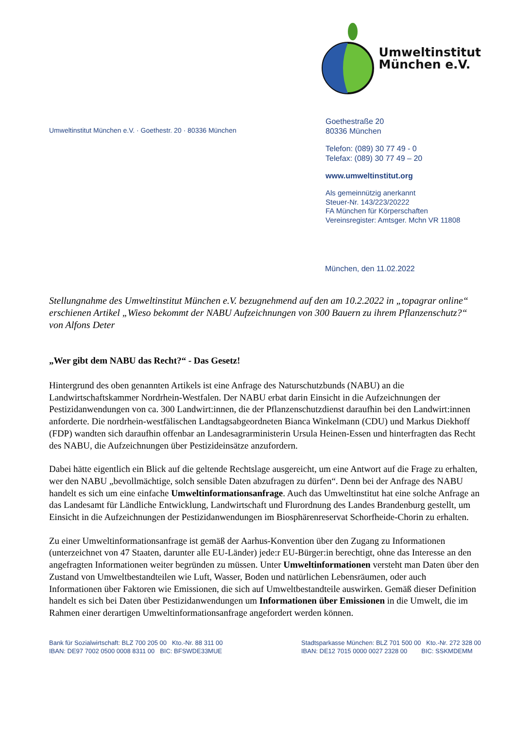Umweltinstitut
München e.V.
Umweltinstitut München e.V. · Goethestr. 20 · 80336 München
Goethestraße 20
80336 München
Telefon: (089) 30 77 49 - 0
Telefax: (089) 30 77 49 – 20
www.umweltinstitut.org
Als gemeinnützig anerkannt
Steuer-Nr. 143/223/20222
FA München für Körperschaften
Vereinsregister: Amtsger. Mchn VR 11808
München, den 11.02.2022
Stellungnahme des Umweltinstitut München e.V. bezugnehmend auf den am 10.2.2022 in „topagrar online“ erschienen Artikel „Wieso bekommt der NABU Aufzeichnungen von 300 Bauern zu ihrem Pflanzenschutz?“ von Alfons Deter
„Wer gibt dem NABU das Recht?“ - Das Gesetz!
Hintergrund des oben genannten Artikels ist eine Anfrage des Naturschutzbunds (NABU) an die Landwirtschaftskammer Nordrhein-Westfalen. Der NABU erbat darin Einsicht in die Aufzeichnungen der Pestizidanwendungen von ca. 300 Landwirt:innen, die der Pflanzenschutzdienst daraufhin bei den Landwirt:innen anforderte. Die nordrhein-westfälischen Landtagsabgeordneten Bianca Winkelmann (CDU) und Markus Diekhoff (FDP) wandten sich daraufhin offenbar an Landesagrarministerin Ursula Heinen-Essen und hinterfragten das Recht des NABU, die Aufzeichnungen über Pestizideinsätze anzufordern.
Dabei hätte eigentlich ein Blick auf die geltende Rechtslage ausgereicht, um eine Antwort auf die Frage zu erhalten, wer den NABU „bevollmächtige, solch sensible Daten abzufragen zu dürfen“. Denn bei der Anfrage des NABU handelt es sich um eine einfache Umweltinformationsanfrage. Auch das Umweltinstitut hat eine solche Anfrage an das Landesamt für Ländliche Entwicklung, Landwirtschaft und Flurordnung des Landes Brandenburg gestellt, um Einsicht in die Aufzeichnungen der Pestizidanwendungen im Biosphärenreservat Schorfheide-Chorin zu erhalten.
Zu einer Umweltinformationsanfrage ist gemäß der Aarhus-Konvention über den Zugang zu Informationen (unterzeichnet von 47 Staaten, darunter alle EU-Länder) jede:r EU-Bürger:in berechtigt, ohne das Interesse an den angefragten Informationen weiter begründen zu müssen. Unter Umweltinformationen versteht man Daten über den Zustand von Umweltbestandteilen wie Luft, Wasser, Boden und natürlichen Lebensräumen, oder auch Informationen über Faktoren wie Emissionen, die sich auf Umweltbestandteile auswirken. Gemäß dieser Definition handelt es sich bei Daten über Pestizidanwendungen um Informationen über Emissionen in die Umwelt, die im Rahmen einer derartigen Umweltinformationsanfrage angefordert werden können.
Bank für Sozialwirtschaft: BLZ 700 205 00 Kto.-Nr. 88 311 00
IBAN: DE97 7002 0500 0008 8311 00 BIC: BFSWDE33MUE
Stadtsparkasse München: BLZ 701 500 00 Kto.-Nr. 272 328 00
IBAN: DE12 7015 0000 0027 2328 00 BIC: SSKMDEMM